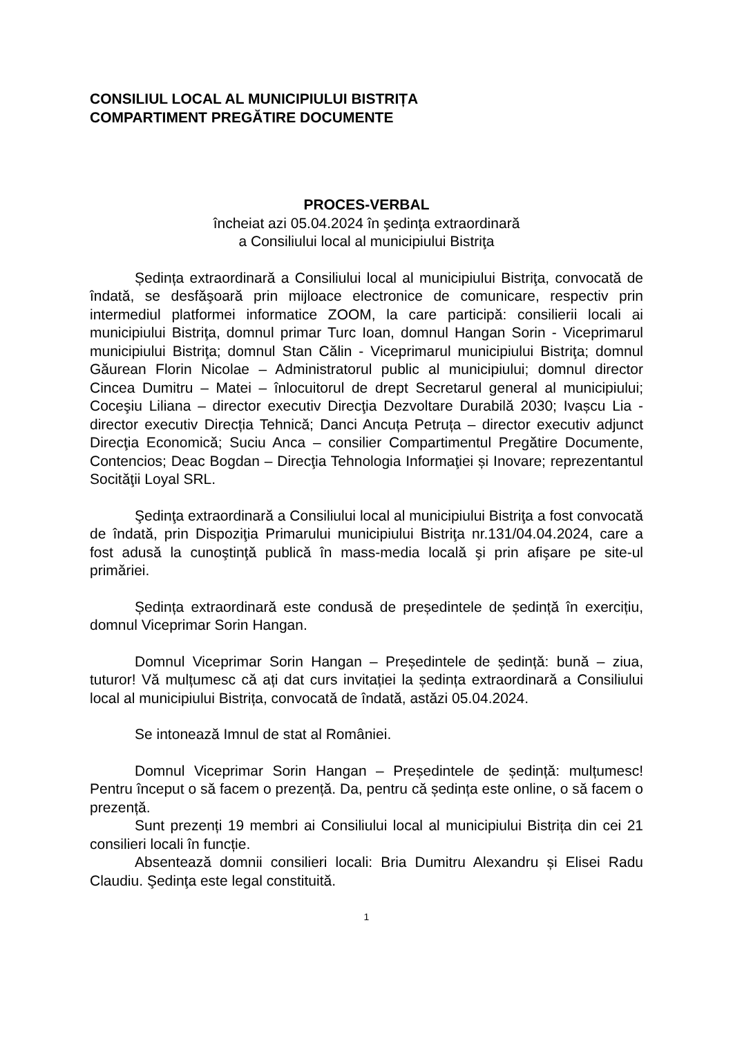CONSILIUL LOCAL AL MUNICIPIULUI BISTRIȚA
COMPARTIMENT PREGĂTIRE DOCUMENTE
PROCES-VERBAL
încheiat azi 05.04.2024 în şedinţa extraordinară
a Consiliului local al municipiului Bistriţa
Ședința extraordinară a Consiliului local al municipiului Bistriţa, convocată de îndată, se desfăşoară prin mijloace electronice de comunicare, respectiv prin intermediul platformei informatice ZOOM, la care participă: consilierii locali ai municipiului Bistriţa, domnul primar Turc Ioan, domnul Hangan Sorin - Viceprimarul municipiului Bistriţa; domnul Stan Călin - Viceprimarul municipiului Bistriţa; domnul Găurean Florin Nicolae – Administratorul public al municipiului; domnul director Cincea Dumitru – Matei – înlocuitorul de drept Secretarul general al municipiului; Coceşiu Liliana – director executiv Direcţia Dezvoltare Durabilă 2030; Ivașcu Lia - director executiv Direcția Tehnică; Danci Ancuța Petruța – director executiv adjunct Direcţia Economică; Suciu Anca – consilier Compartimentul Pregătire Documente, Contencios; Deac Bogdan – Direcţia Tehnologia Informaţiei și Inovare; reprezentantul Socităţii Loyal SRL.
Şedinţa extraordinară a Consiliului local al municipiului Bistriţa a fost convocată de îndată, prin Dispoziţia Primarului municipiului Bistriţa nr.131/04.04.2024, care a fost adusă la cunoştinţă publică în mass-media locală şi prin afişare pe site-ul primăriei.
Ședința extraordinară este condusă de președintele de ședință în exercițiu, domnul Viceprimar Sorin Hangan.
Domnul Viceprimar Sorin Hangan – Președintele de ședință: bună – ziua, tuturor! Vă mulțumesc că ați dat curs invitației la ședința extraordinară a Consiliului local al municipiului Bistrița, convocată de îndată, astăzi 05.04.2024.
Se intonează Imnul de stat al României.
Domnul Viceprimar Sorin Hangan – Președintele de ședință: mulțumesc! Pentru început o să facem o prezență. Da, pentru că ședința este online, o să facem o prezență.
Sunt prezenți 19 membri ai Consiliului local al municipiului Bistrița din cei 21 consilieri locali în funcție.
Absentează domnii consilieri locali: Bria Dumitru Alexandru și Elisei Radu Claudiu. Şedinţa este legal constituită.
1